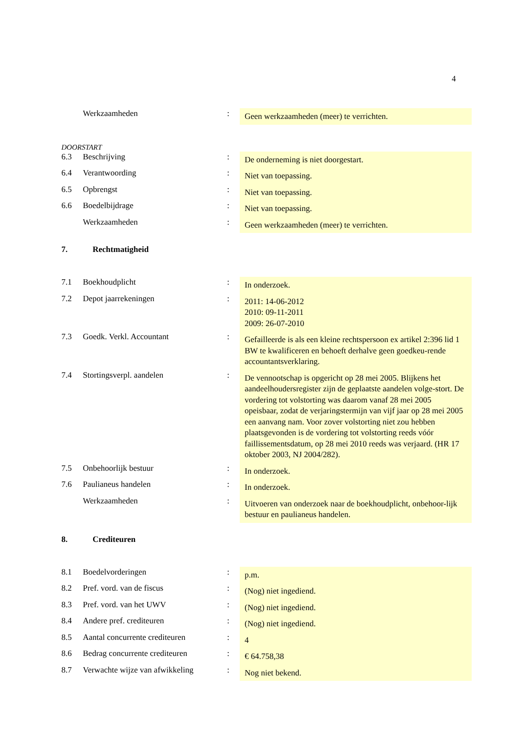4
| | Werkzaamheden | : | Geen werkzaamheden (meer) te verrichten. |
DOORSTART
| 6.3 | Beschrijving | : | De onderneming is niet doorgestart. |
| 6.4 | Verantwoording | : | Niet van toepassing. |
| 6.5 | Opbrengst | : | Niet van toepassing. |
| 6.6 | Boedelbijdrage | : | Niet van toepassing. |
| | Werkzaamheden | : | Geen werkzaamheden (meer) te verrichten. |
7. Rechtmatigheid
| 7.1 | Boekhoudplicht | : | In onderzoek. |
| 7.2 | Depot jaarrekeningen | : | 2011: 14-06-2012 2010: 09-11-2011 2009: 26-07-2010 |
| 7.3 | Goedk. Verkl. Accountant | : | Gefailleerde is als een kleine rechtspersoon ex artikel 2:396 lid 1 BW te kwalificeren en behoeft derhalve geen goedkeu-rende accountantsverklaring. |
| 7.4 | Stortingsverpl. aandelen | : | De vennootschap is opgericht op 28 mei 2005. Blijkens het aandeelhoudersregister zijn de geplaatste aandelen volge-stort. De vordering tot volstorting was daarom vanaf 28 mei 2005 opeisbaar, zodat de verjaringstermijn van vijf jaar op 28 mei 2005 een aanvang nam. Voor zover volstorting niet zou hebben plaatsgevonden is de vordering tot volstorting reeds vóór faillissementsdatum, op 28 mei 2010 reeds was verjaard. (HR 17 oktober 2003, NJ 2004/282). |
| 7.5 | Onbehoorlijk bestuur | : | In onderzoek. |
| 7.6 | Paulianeus handelen | : | In onderzoek. |
| | Werkzaamheden | : | Uitvoeren van onderzoek naar de boekhoudplicht, onbehoor-lijk bestuur en paulianeus handelen. |
8. Crediteuren
| 8.1 | Boedelvorderingen | : | p.m. |
| 8.2 | Pref. vord. van de fiscus | : | (Nog) niet ingediend. |
| 8.3 | Pref. vord. van het UWV | : | (Nog) niet ingediend. |
| 8.4 | Andere pref. crediteuren | : | (Nog) niet ingediend. |
| 8.5 | Aantal concurrente crediteuren | : | 4 |
| 8.6 | Bedrag concurrente crediteuren | : | € 64.758,38 |
| 8.7 | Verwachte wijze van afwikkeling | : | Nog niet bekend. |